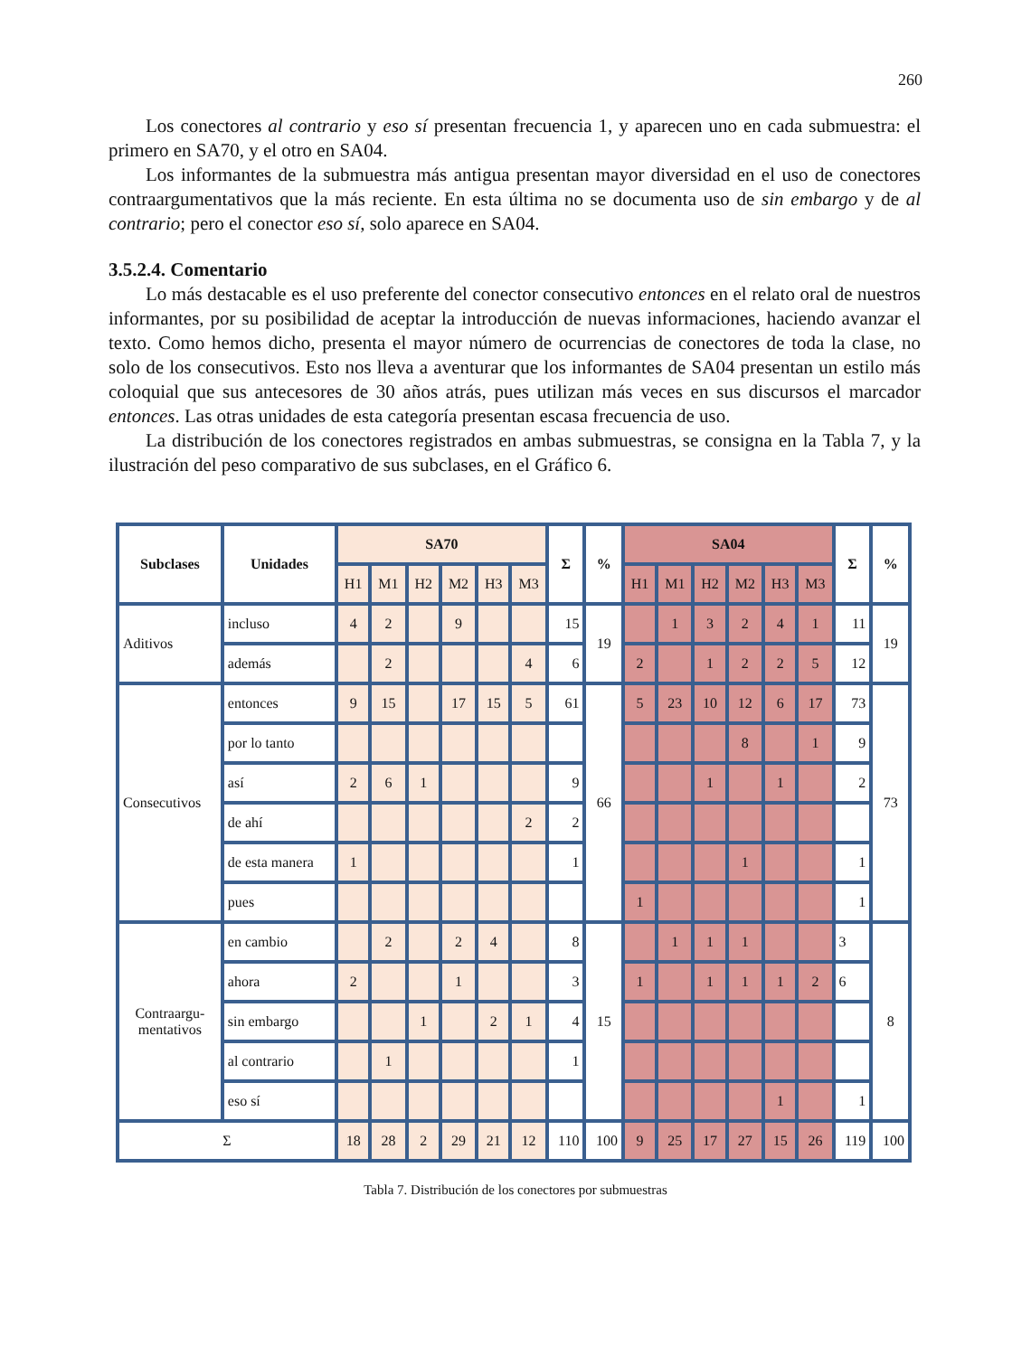260
Los conectores al contrario y eso sí presentan frecuencia 1, y aparecen uno en cada submuestra: el primero en SA70, y el otro en SA04.
Los informantes de la submuestra más antigua presentan mayor diversidad en el uso de conectores contraargumentativos que la más reciente. En esta última no se documenta uso de sin embargo y de al contrario; pero el conector eso sí, solo aparece en SA04.
3.5.2.4. Comentario
Lo más destacable es el uso preferente del conector consecutivo entonces en el relato oral de nuestros informantes, por su posibilidad de aceptar la introducción de nuevas informaciones, haciendo avanzar el texto. Como hemos dicho, presenta el mayor número de ocurrencias de conectores de toda la clase, no solo de los consecutivos. Esto nos lleva a aventurar que los informantes de SA04 presentan un estilo más coloquial que sus antecesores de 30 años atrás, pues utilizan más veces en sus discursos el marcador entonces. Las otras unidades de esta categoría presentan escasa frecuencia de uso.
La distribución de los conectores registrados en ambas submuestras, se consigna en la Tabla 7, y la ilustración del peso comparativo de sus subclases, en el Gráfico 6.
| Subclases | Unidades | SA70 | | | | | | Σ | % | SA04 | | | | | | Σ | % |
| --- | --- | --- | --- | --- | --- | --- | --- | --- | --- | --- | --- | --- | --- | --- | --- | --- | --- |
| | | H1 | M1 | H2 | M2 | H3 | M3 | | | H1 | M1 | H2 | M2 | H3 | M3 | | |
| Aditivos | incluso | 4 | 2 | | 9 | | | 15 | 19 | | 1 | 3 | 2 | 4 | 1 | 11 | 19 |
| | además | | 2 | | | | 4 | 6 | | 2 | | 1 | 2 | 2 | 5 | 12 | |
| Consecutivos | entonces | 9 | 15 | | 17 | 15 | 5 | 61 | 66 | 5 | 23 | 10 | 12 | 6 | 17 | 73 | 73 |
| | por lo tanto | | | | | | | | | | | | 8 | | 1 | 9 | |
| | así | 2 | 6 | 1 | | | | 9 | | | | 1 | | 1 | | 2 | |
| | de ahí | | | | | | 2 | 2 | | | | | | | | | |
| | de esta manera | 1 | | | | | | 1 | | | | | 1 | | | 1 | |
| | pues | | | | | | | | | 1 | | | | | | 1 | |
| Contraargu- mentativos | en cambio | | 2 | | 2 | 4 | | 8 | 15 | | 1 | 1 | 1 | | | 3 | 8 |
| | ahora | 2 | | | 1 | | | 3 | | 1 | | 1 | 1 | 1 | 2 | 6 | |
| | sin embargo | | | 1 | | 2 | 1 | 4 | | | | | | | | | |
| | al contrario | | 1 | | | | | 1 | | | | | | | | | |
| | eso sí | | | | | | | | | | | | | 1 | | 1 | |
| Σ | | 18 | 28 | 2 | 29 | 21 | 12 | 110 | 100 | 9 | 25 | 17 | 27 | 15 | 26 | 119 | 100 |
Tabla 7. Distribución de los conectores por submuestras